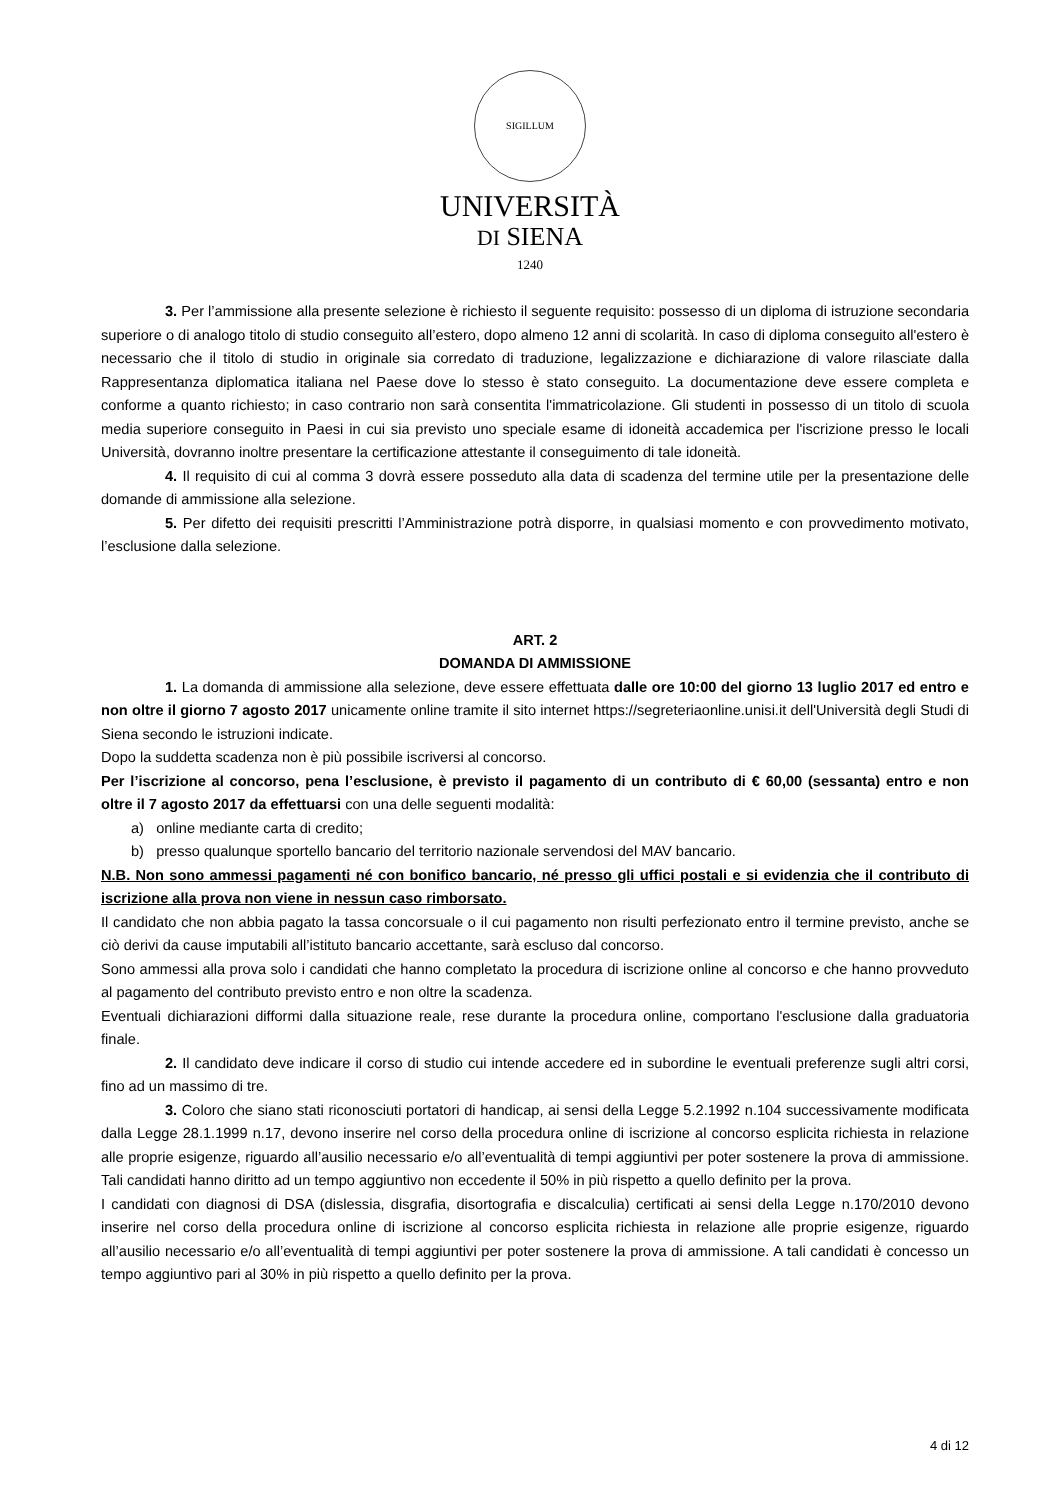SIGILLUM
UNIVERSITÀ
DI SIENA
1240
3. Per l’ammissione alla presente selezione è richiesto il seguente requisito: possesso di un diploma di istruzione secondaria superiore o di analogo titolo di studio conseguito all’estero, dopo almeno 12 anni di scolarità. In caso di diploma conseguito all'estero è necessario che il titolo di studio in originale sia corredato di traduzione, legalizzazione e dichiarazione di valore rilasciate dalla Rappresentanza diplomatica italiana nel Paese dove lo stesso è stato conseguito. La documentazione deve essere completa e conforme a quanto richiesto; in caso contrario non sarà consentita l'immatricolazione. Gli studenti in possesso di un titolo di scuola media superiore conseguito in Paesi in cui sia previsto uno speciale esame di idoneità accademica per l'iscrizione presso le locali Università, dovranno inoltre presentare la certificazione attestante il conseguimento di tale idoneità.
4. Il requisito di cui al comma 3 dovrà essere posseduto alla data di scadenza del termine utile per la presentazione delle domande di ammissione alla selezione.
5. Per difetto dei requisiti prescritti l’Amministrazione potrà disporre, in qualsiasi momento e con provvedimento motivato, l’esclusione dalla selezione.
ART. 2
DOMANDA DI AMMISSIONE
1. La domanda di ammissione alla selezione, deve essere effettuata dalle ore 10:00 del giorno 13 luglio 2017 ed entro e non oltre il giorno 7 agosto 2017 unicamente online tramite il sito internet https://segreteriaonline.unisi.it dell'Università degli Studi di Siena secondo le istruzioni indicate.
Dopo la suddetta scadenza non è più possibile iscriversi al concorso.
Per l’iscrizione al concorso, pena l’esclusione, è previsto il pagamento di un contributo di € 60,00 (sessanta) entro e non oltre il 7 agosto 2017 da effettuarsi con una delle seguenti modalità:
a) online mediante carta di credito;
b) presso qualunque sportello bancario del territorio nazionale servendosi del MAV bancario.
N.B. Non sono ammessi pagamenti né con bonifico bancario, né presso gli uffici postali e si evidenzia che il contributo di iscrizione alla prova non viene in nessun caso rimborsato.
Il candidato che non abbia pagato la tassa concorsuale o il cui pagamento non risulti perfezionato entro il termine previsto, anche se ciò derivi da cause imputabili all’istituto bancario accettante, sarà escluso dal concorso.
Sono ammessi alla prova solo i candidati che hanno completato la procedura di iscrizione online al concorso e che hanno provveduto al pagamento del contributo previsto entro e non oltre la scadenza.
Eventuali dichiarazioni difformi dalla situazione reale, rese durante la procedura online, comportano l'esclusione dalla graduatoria finale.
2. Il candidato deve indicare il corso di studio cui intende accedere ed in subordine le eventuali preferenze sugli altri corsi, fino ad un massimo di tre.
3. Coloro che siano stati riconosciuti portatori di handicap, ai sensi della Legge 5.2.1992 n.104 successivamente modificata dalla Legge 28.1.1999 n.17, devono inserire nel corso della procedura online di iscrizione al concorso esplicita richiesta in relazione alle proprie esigenze, riguardo all’ausilio necessario e/o all’eventualità di tempi aggiuntivi per poter sostenere la prova di ammissione. Tali candidati hanno diritto ad un tempo aggiuntivo non eccedente il 50% in più rispetto a quello definito per la prova.
I candidati con diagnosi di DSA (dislessia, disgrafia, disortografia e discalculia) certificati ai sensi della Legge n.170/2010 devono inserire nel corso della procedura online di iscrizione al concorso esplicita richiesta in relazione alle proprie esigenze, riguardo all’ausilio necessario e/o all’eventualità di tempi aggiuntivi per poter sostenere la prova di ammissione. A tali candidati è concesso un tempo aggiuntivo pari al 30% in più rispetto a quello definito per la prova.
4 di 12